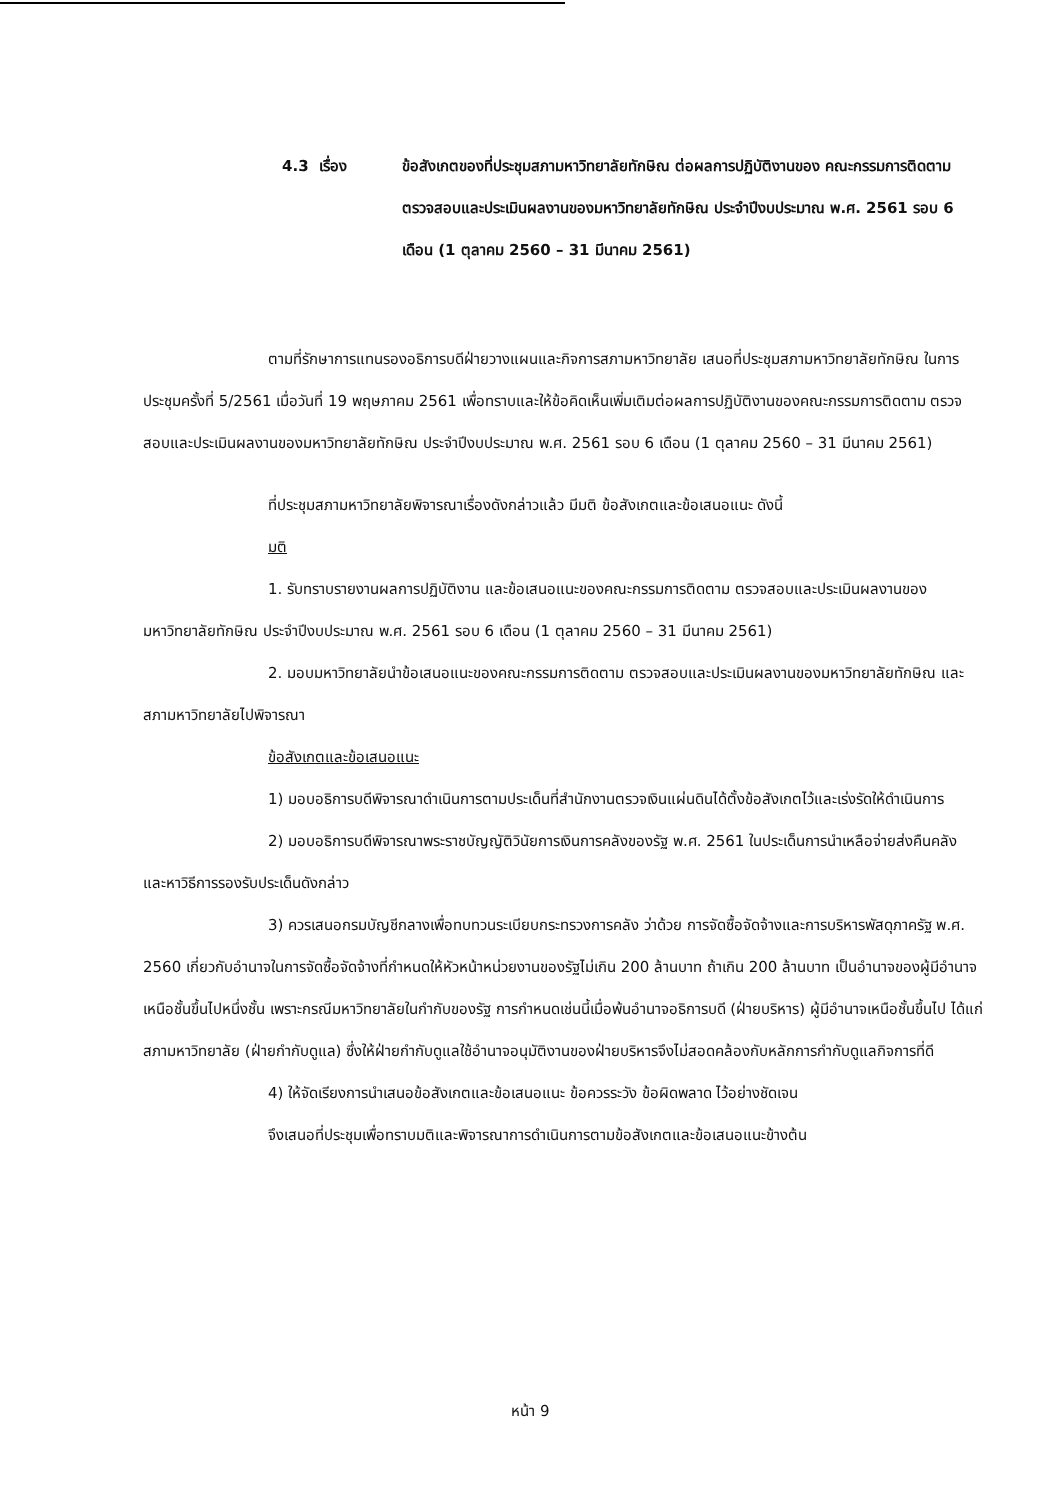4.3 เรื่อง ข้อสังเกตของที่ประชุมสภามหาวิทยาลัยทักษิณ ต่อผลการปฏิบัติงานของ คณะกรรมการติดตาม ตรวจสอบและประเมินผลงานของมหาวิทยาลัยทักษิณ ประจำปีงบประมาณ พ.ศ. 2561 รอบ 6 เดือน (1 ตุลาคม 2560 – 31 มีนาคม 2561)
ตามที่รักษาการแทนรองอธิการบดีฝ่ายวางแผนและกิจการสภามหาวิทยาลัย เสนอที่ประชุมสภามหาวิทยาลัยทักษิณ ในการประชุมครั้งที่ 5/2561 เมื่อวันที่ 19 พฤษภาคม 2561 เพื่อทราบและให้ข้อคิดเห็นเพิ่มเติมต่อผลการปฏิบัติงานของคณะกรรมการติดตาม ตรวจสอบและประเมินผลงานของมหาวิทยาลัยทักษิณ ประจำปีงบประมาณ พ.ศ. 2561 รอบ 6 เดือน (1 ตุลาคม 2560 – 31 มีนาคม 2561)
ที่ประชุมสภามหาวิทยาลัยพิจารณาเรื่องดังกล่าวแล้ว มีมติ ข้อสังเกตและข้อเสนอแนะ ดังนี้
มติ
1. รับทราบรายงานผลการปฏิบัติงาน และข้อเสนอแนะของคณะกรรมการติดตาม ตรวจสอบและประเมินผลงานของมหาวิทยาลัยทักษิณ ประจำปีงบประมาณ พ.ศ. 2561 รอบ 6 เดือน (1 ตุลาคม 2560 – 31 มีนาคม 2561)
2. มอบมหาวิทยาลัยนำข้อเสนอแนะของคณะกรรมการติดตาม ตรวจสอบและประเมินผลงานของมหาวิทยาลัยทักษิณ และสภามหาวิทยาลัยไปพิจารณา
ข้อสังเกตและข้อเสนอแนะ
1) มอบอธิการบดีพิจารณาดำเนินการตามประเด็นที่สำนักงานตรวจเงินแผ่นดินได้ตั้งข้อสังเกตไว้และเร่งรัดให้ดำเนินการ
2) มอบอธิการบดีพิจารณาพระราชบัญญัติวินัยการเงินการคลังของรัฐ พ.ศ. 2561 ในประเด็นการนำเหลือจ่ายส่งคืนคลัง และหาวิธีการรองรับประเด็นดังกล่าว
3) ควรเสนอกรมบัญชีกลางเพื่อทบทวนระเบียบกระทรวงการคลัง ว่าด้วย การจัดซื้อจัดจ้างและการบริหารพัสดุภาครัฐ พ.ศ. 2560 เกี่ยวกับอำนาจในการจัดซื้อจัดจ้างที่กำหนดให้หัวหน้าหน่วยงานของรัฐไม่เกิน 200 ล้านบาท ถ้าเกิน 200 ล้านบาท เป็นอำนาจของผู้มีอำนาจเหนือชั้นขึ้นไปหนึ่งชั้น เพราะกรณีมหาวิทยาลัยในกำกับของรัฐ การกำหนดเช่นนี้เมื่อพ้นอำนาจอธิการบดี (ฝ่ายบริหาร) ผู้มีอำนาจเหนือชั้นขึ้นไป ได้แก่ สภามหาวิทยาลัย (ฝ่ายกำกับดูแล) ซึ่งให้ฝ่ายกำกับดูแลใช้อำนาจอนุมัติงานของฝ่ายบริหารจึงไม่สอดคล้องกับหลักการกำกับดูแลกิจการที่ดี
4) ให้จัดเรียงการนำเสนอข้อสังเกตและข้อเสนอแนะ ข้อควรระวัง ข้อผิดพลาด ไว้อย่างชัดเจน
จึงเสนอที่ประชุมเพื่อทราบมติและพิจารณาการดำเนินการตามข้อสังเกตและข้อเสนอแนะข้างต้น
หน้า 9